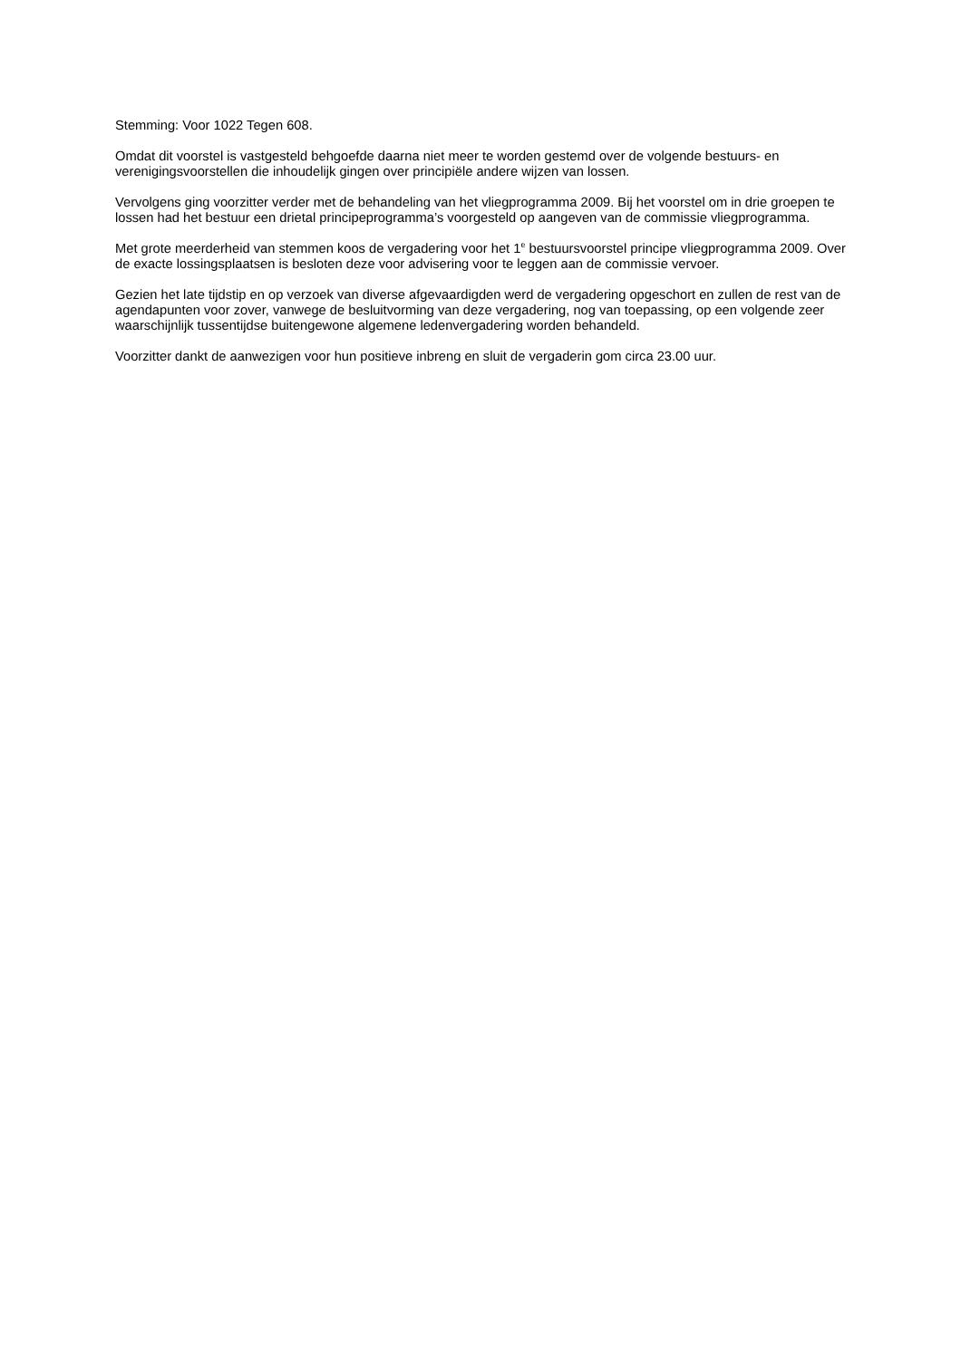Stemming: Voor 1022 Tegen 608.
Omdat dit voorstel is vastgesteld behgoefde daarna niet meer te worden gestemd over de volgende bestuurs- en verenigingsvoorstellen die inhoudelijk gingen over principiële andere wijzen van lossen.
Vervolgens ging voorzitter verder met de behandeling van het vliegprogramma 2009. Bij het voorstel om in drie groepen te lossen had het bestuur een drietal principeprogramma’s voorgesteld op aangeven van de commissie vliegprogramma.
Met grote meerderheid van stemmen koos de vergadering voor het 1<sup>e</sup> bestuursvoorstel principe vliegprogramma 2009. Over de exacte lossingsplaatsen is besloten deze voor advisering voor te leggen aan de commissie vervoer.
Gezien het late tijdstip en op verzoek van diverse afgevaardigden werd de vergadering opgeschort en zullen de rest van de agendapunten voor zover, vanwege de besluitvorming van deze vergadering, nog van toepassing, op een volgende zeer waarschijnlijk tussentijdse buitengewone algemene ledenvergadering worden behandeld.
Voorzitter dankt de aanwezigen voor hun positieve inbreng en sluit de vergaderin gom circa 23.00 uur.